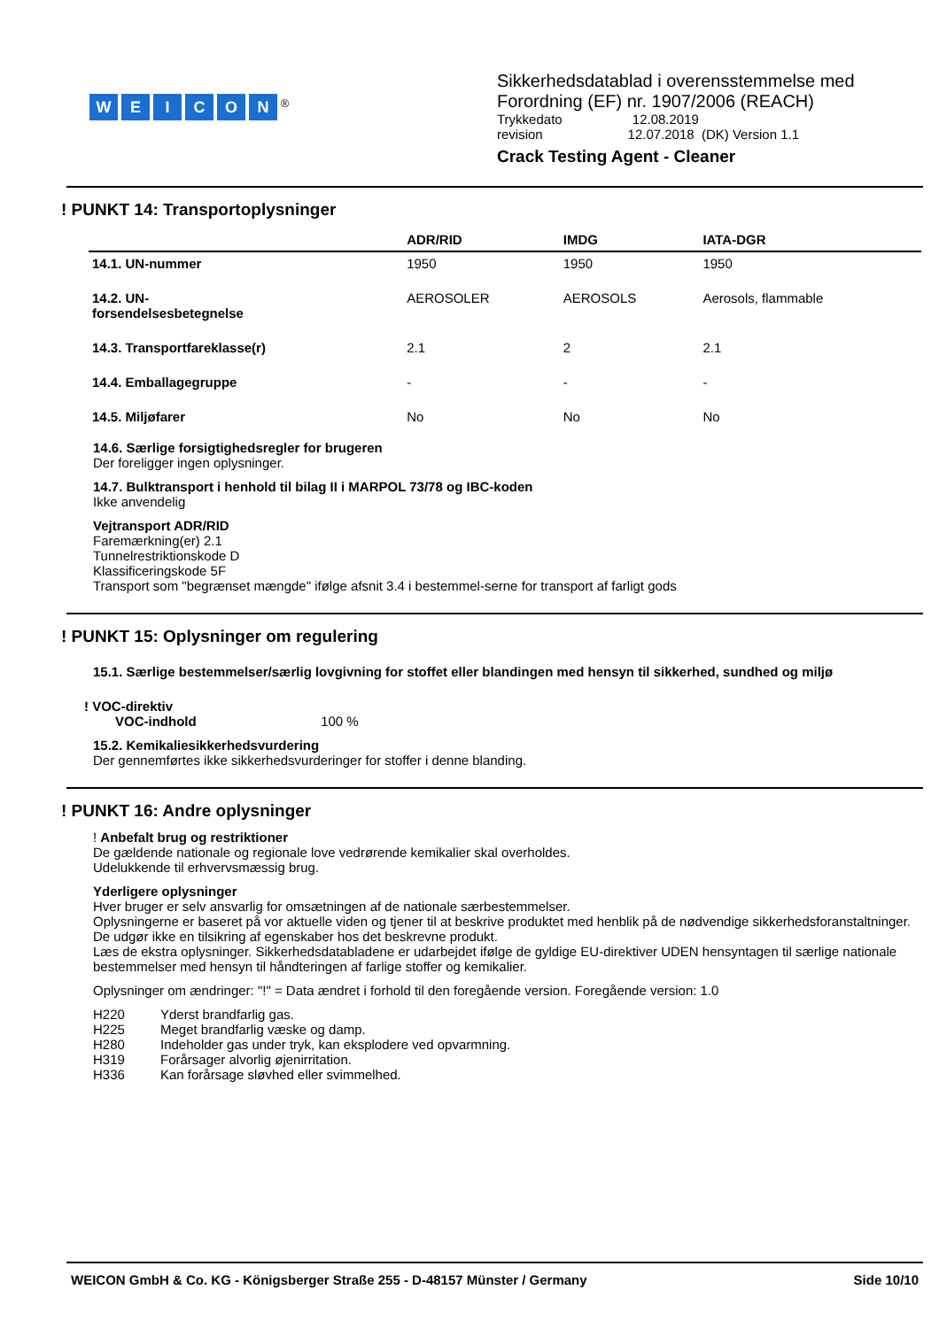WEICON<sup>®</sup>
Sikkerhedsdatablad i overensstemmelse med
Forordning (EF) nr. 1907/2006 (REACH)
Trykkedato 12.08.2019
revision 12.07.2018 (DK) Version 1.1
Crack Testing Agent - Cleaner
! PUNKT 14: Transportoplysninger
| | ADR/RID | IMDG | IATA-DGR |
| --- | --- | --- | --- |
| 14.1. UN-nummer | 1950 | 1950 | 1950 |
| 14.2. UN- forsendelsesbetegnelse | AEROSOLER | AEROSOLS | Aerosols, flammable |
| 14.3. Transportfareklasse(r) | 2.1 | 2 | 2.1 |
| 14.4. Emballagegruppe | - | - | - |
| 14.5. Miljøfarer | No | No | No |
14.6. Særlige forsigtighedsregler for brugeren
Der foreligger ingen oplysninger.
14.7. Bulktransport i henhold til bilag II i MARPOL 73/78 og IBC-koden
Ikke anvendelig
Vejtransport ADR/RID
Faremærkning(er) 2.1
Tunnelrestriktionskode D
Klassificeringskode 5F
Transport som "begrænset mængde" ifølge afsnit 3.4 i bestemmel-serne for transport af farligt gods
! PUNKT 15: Oplysninger om regulering
15.1. Særlige bestemmelser/særlig lovgivning for stoffet eller blandingen med hensyn til sikkerhed, sundhed og miljø
! VOC-direktiv
VOC-indhold 100 %
15.2. Kemikaliesikkerhedsvurdering
Der gennemførtes ikke sikkerhedsvurderinger for stoffer i denne blanding.
! PUNKT 16: Andre oplysninger
! Anbefalt brug og restriktioner
De gældende nationale og regionale love vedrørende kemikalier skal overholdes.
Udelukkende til erhvervsmæssig brug.
Yderligere oplysninger
Hver bruger er selv ansvarlig for omsætningen af de nationale særbestemmelser.
Oplysningerne er baseret på vor aktuelle viden og tjener til at beskrive produktet med henblik på de nødvendige sikkerhedsforanstaltninger. De udgør ikke en tilsikring af egenskaber hos det beskrevne produkt.
Læs de ekstra oplysninger. Sikkerhedsdatabladene er udarbejdet ifølge de gyldige EU-direktiver UDEN hensyntagen til særlige nationale bestemmelser med hensyn til håndteringen af farlige stoffer og kemikalier.
Oplysninger om ændringer: "!" = Data ændret i forhold til den foregående version. Foregående version: 1.0
| H220 | Yderst brandfarlig gas. |
| H225 | Meget brandfarlig væske og damp. |
| H280 | Indeholder gas under tryk, kan eksplodere ved opvarmning. |
| H319 | Forårsager alvorlig øjenirritation. |
| H336 | Kan forårsage sløvhed eller svimmelhed. |
WEICON GmbH & Co. KG - Königsberger Straße 255 - D-48157 Münster / Germany Side 10/10